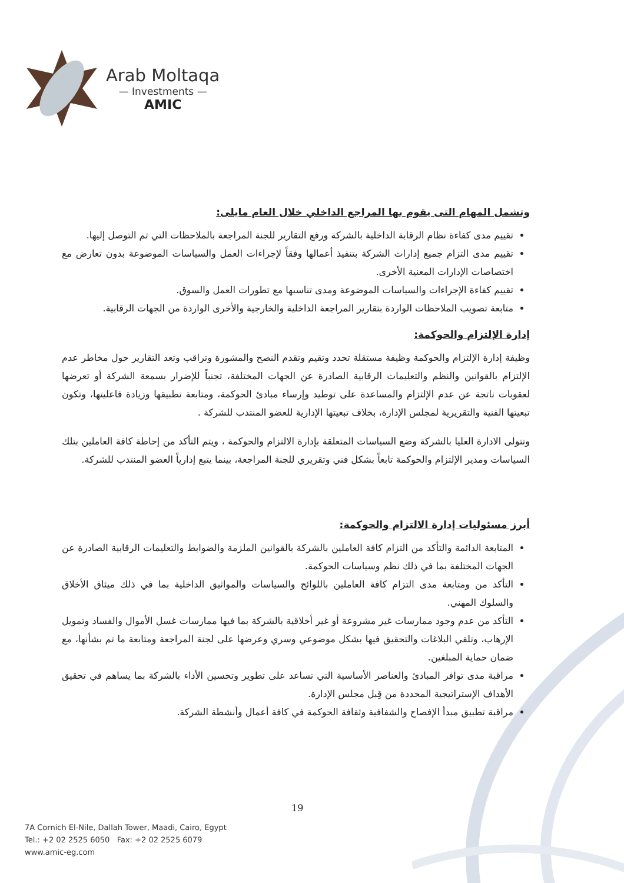Arab Moltaqa
— Investments —
AMIC
وتشمل المهام التى يقوم بها المراجع الداخلي خلال العام مايلى:
تقييم مدى كفاءة نظام الرقابة الداخلية بالشركة ورفع التقارير للجنة المراجعة بالملاحظات التي تم التوصل إليها.
تقييم مدى التزام جميع إدارات الشركة بتنفيذ أعمالها وفقاً لإجراءات العمل والسياسات الموضوعة بدون تعارض مع اختصاصات الإدارات المعنية الأخرى.
تقييم كفاءة الإجراءات والسياسات الموضوعة ومدى تناسبها مع تطورات العمل والسوق.
متابعة تصويب الملاحظات الواردة بتقارير المراجعة الداخلية والخارجية والأخرى الواردة من الجهات الرقابية.
إدارة الإلتزام والحوكمة:
وظيفة إدارة الإلتزام والحوكمة وظيفة مستقلة تحدد وتقيم وتقدم النصح والمشورة وتراقب وتعد التقارير حول مخاطر عدم الإلتزام بالقوانين والنظم والتعليمات الرقابية الصادرة عن الجهات المختلفة، تجنباً للإضرار بسمعة الشركة أو تعرضها لعقوبات ناتجة عن عدم الإلتزام والمساعدة على توطيد وإرساء مبادئ الحوكمة، ومتابعة تطبيقها وزيادة فاعليتها، وتكون تبعيتها الفنية والتقريرية لمجلس الإدارة، بخلاف تبعيتها الإدارية للعضو المنتدب للشركة .
وتتولى الادارة العليا بالشركة وضع السياسات المتعلقة بإدارة الالتزام والحوكمة ، ويتم التأكد من إحاطة كافة العاملين بتلك السياسات ومدير الإلتزام والحوكمة تابعاً بشكل فني وتقريري للجنة المراجعة، بينما يتبع إدارياً العضو المنتدب للشركة.
أبرز مسئوليات إدارة الالتزام والحوكمة:
المتابعة الدائمة والتأكد من التزام كافة العاملين بالشركة بالقوانين الملزمة والضوابط والتعليمات الرقابية الصادرة عن الجهات المختلفة بما في ذلك نظم وسياسات الحوكمة.
التأكد من ومتابعة مدى التزام كافة العاملين باللوائح والسياسات والمواثيق الداخلية بما في ذلك ميثاق الأخلاق والسلوك المهني.
التأكد من عدم وجود ممارسات غير مشروعة أو غير أخلاقية بالشركة بما فيها ممارسات غسل الأموال والفساد وتمويل الإرهاب، وتلقي البلاغات والتحقيق فيها بشكل موضوعي وسري وعرضها على لجنة المراجعة ومتابعة ما تم بشأنها، مع ضمان حماية المبلغين.
مراقبة مدى توافر المبادئ والعناصر الأساسية التي تساعد على تطوير وتحسين الأداء بالشركة بما يساهم في تحقيق الأهداف الإستراتيجية المحددة من قِبل مجلس الإدارة.
مراقبة تطبيق مبدأ الإفصاح والشفافية وثقافة الحوكمة في كافة أعمال وأنشطة الشركة.
19
7A Cornich El-Nile, Dallah Tower, Maadi, Cairo, Egypt
Tel.: +2 02 2525 6050 Fax: +2 02 2525 6079
www.amic-eg.com